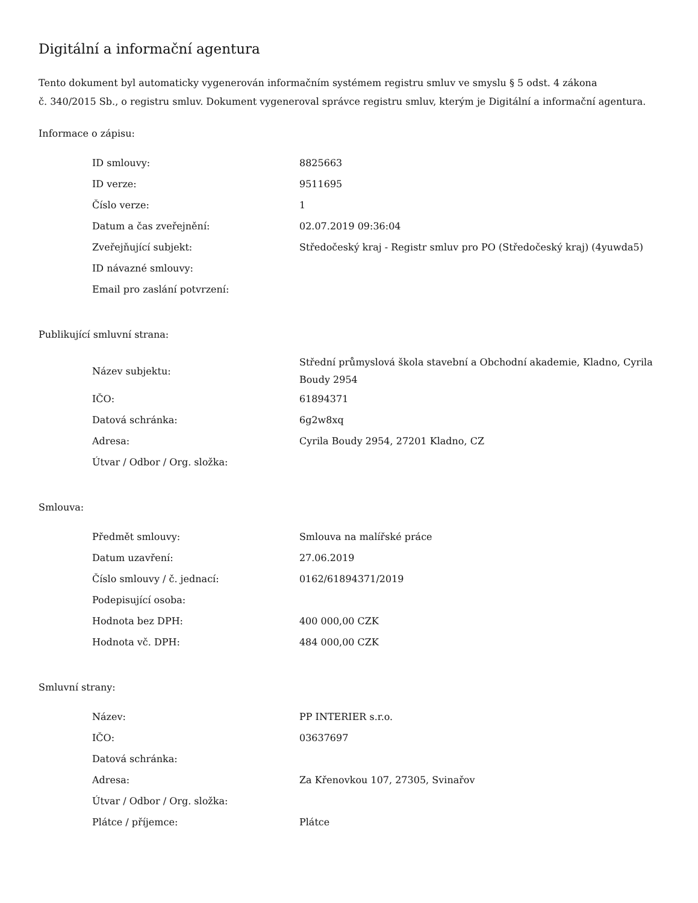Digitální a informační agentura
Tento dokument byl automaticky vygenerován informačním systémem registru smluv ve smyslu § 5 odst. 4 zákona
č. 340/2015 Sb., o registru smluv. Dokument vygeneroval správce registru smluv, kterým je Digitální a informační agentura.
Informace o zápisu:
| ID smlouvy: | 8825663 |
| ID verze: | 9511695 |
| Číslo verze: | 1 |
| Datum a čas zveřejnění: | 02.07.2019 09:36:04 |
| Zveřejňující subjekt: | Středočeský kraj - Registr smluv pro PO (Středočeský kraj) (4yuwda5) |
| ID návazné smlouvy: | |
| Email pro zaslání potvrzení: | |
Publikující smluvní strana:
| Název subjektu: | Střední průmyslová škola stavební a Obchodní akademie, Kladno, Cyrila Boudy 2954 |
| IČO: | 61894371 |
| Datová schránka: | 6g2w8xq |
| Adresa: | Cyrila Boudy 2954, 27201 Kladno, CZ |
| Útvar / Odbor / Org. složka: | |
Smlouva:
| Předmět smlouvy: | Smlouva na malířské práce |
| Datum uzavření: | 27.06.2019 |
| Číslo smlouvy / č. jednací: | 0162/61894371/2019 |
| Podepisující osoba: | |
| Hodnota bez DPH: | 400 000,00 CZK |
| Hodnota vč. DPH: | 484 000,00 CZK |
Smluvní strany:
| Název: | PP INTERIER s.r.o. |
| IČO: | 03637697 |
| Datová schránka: | |
| Adresa: | Za Křenovkou 107, 27305, Svinařov |
| Útvar / Odbor / Org. složka: | |
| Plátce / příjemce: | Plátce |